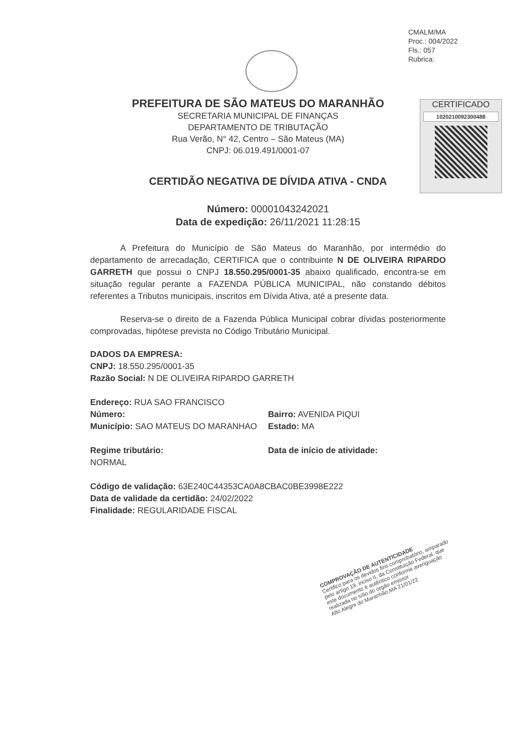CMALM/MA
Proc.: 004/2022
Fls.: 057
Rubrica:
PREFEITURA DE SÃO MATEUS DO MARANHÃO
SECRETARIA MUNICIPAL DE FINANÇAS
DEPARTAMENTO DE TRIBUTAÇÃO
Rua Verão, N° 42, Centro – São Mateus (MA)
CNPJ: 06.019.491/0001-07
CERTIFICADO
1020210092300488
CERTIDÃO NEGATIVA DE DÍVIDA ATIVA - CNDA
Número: 00001043242021
Data de expedição: 26/11/2021 11:28:15
A Prefeitura do Município de São Mateus do Maranhão, por intermédio do departamento de arrecadação, CERTIFICA que o contribuinte N DE OLIVEIRA RIPARDO GARRETH que possui o CNPJ 18.550.295/0001-35 abaixo qualificado, encontra-se em situação regular perante a FAZENDA PÚBLICA MUNICIPAL, não constando débitos referentes a Tributos municipais, inscritos em Dívida Ativa, até a presente data.
Reserva-se o direito de a Fazenda Pública Municipal cobrar dívidas posteriormente comprovadas, hipótese prevista no Código Tributário Municipal.
DADOS DA EMPRESA:
CNPJ: 18.550.295/0001-35
Razão Social: N DE OLIVEIRA RIPARDO GARRETH
Endereço: RUA SAO FRANCISCO
Número:
Município: SAO MATEUS DO MARANHAO
Bairro: AVENIDA PIQUI
Estado: MA
Regime tributário:
NORMAL
Data de início de atividade:
Código de validação: 63E240C44353CA0A8CBAC0BE3998E222
Data de validade da certidão: 24/02/2022
Finalidade: REGULARIDADE FISCAL
COMPROVAÇÃO DE AUTENTICIDADE
Certifico para os devidos fins comprobatório, amparado pelo artigo 19, inciso II, da Constituição Federal, que este documento é autêntico conforme averiguação realizada no sítio do orgão emissor
Alto Alegre do Maranhão,MA 21/01/22